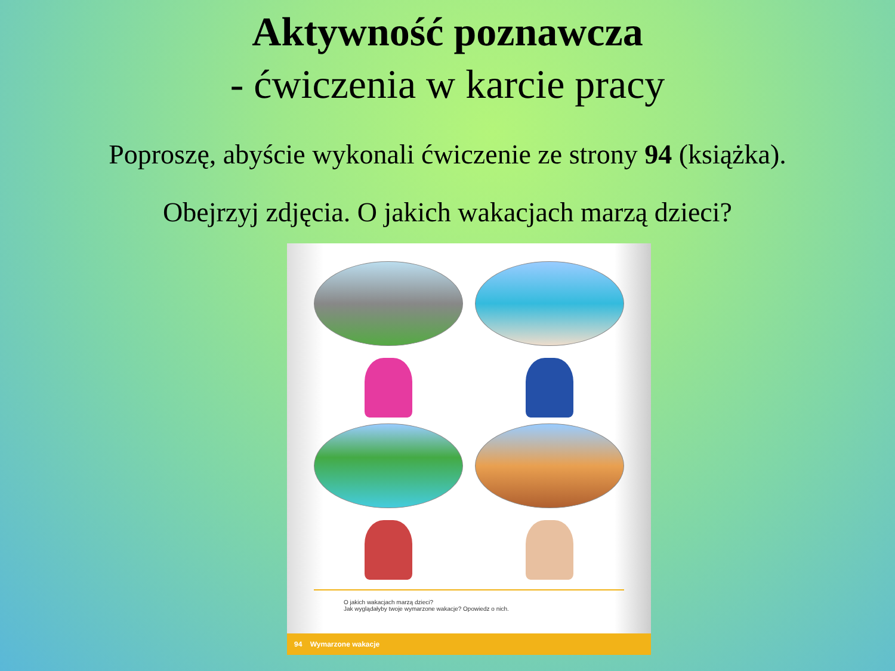Aktywność poznawcza
- ćwiczenia w karcie pracy
Poproszę, abyście wykonali ćwiczenie ze strony 94 (książka).
Obejrzyj zdjęcia. O jakich wakacjach marzą dzieci?
O jakich wakacjach marzą dzieci?
Jak wyglądałyby twoje wymarzone wakacje? Opowiedz o nich.
94 Wymarzone wakacje